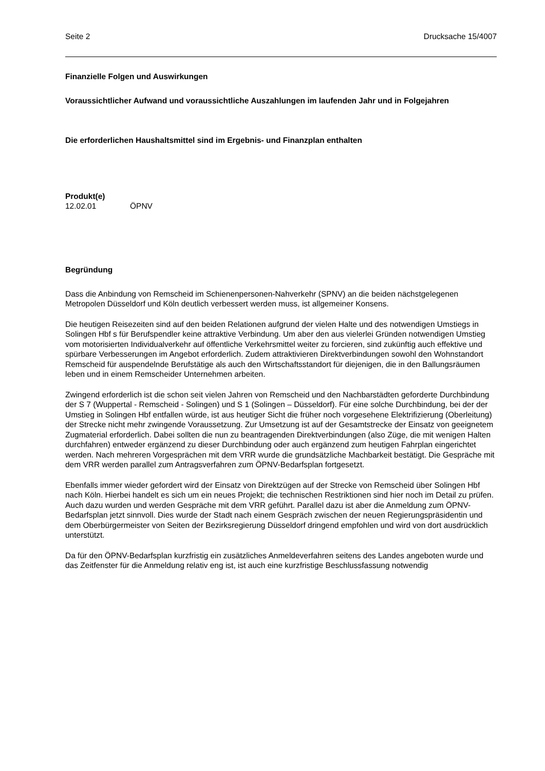Seite 2 Drucksache 15/4007
Finanzielle Folgen und Auswirkungen
Voraussichtlicher Aufwand und voraussichtliche Auszahlungen im laufenden Jahr und in Folgejahren
Die erforderlichen Haushaltsmittel sind im Ergebnis- und Finanzplan enthalten
Produkt(e)
12.02.01 ÖPNV
Begründung
Dass die Anbindung von Remscheid im Schienenpersonen-Nahverkehr (SPNV) an die beiden nächstgelegenen Metropolen Düsseldorf und Köln deutlich verbessert werden muss, ist allgemeiner Konsens.
Die heutigen Reisezeiten sind auf den beiden Relationen aufgrund der vielen Halte und des notwendigen Umstiegs in Solingen Hbf s für Berufspendler keine attraktive Verbindung. Um aber den aus vielerlei Gründen notwendigen Umstieg vom motorisierten Individualverkehr auf öffentliche Verkehrsmittel weiter zu forcieren, sind zukünftig auch effektive und spürbare Verbesserungen im Angebot erforderlich. Zudem attraktivieren Direktverbindungen sowohl den Wohnstandort Remscheid für auspendelnde Berufstätige als auch den Wirtschaftsstandort für diejenigen, die in den Ballungsräumen leben und in einem Remscheider Unternehmen arbeiten.
Zwingend erforderlich ist die schon seit vielen Jahren von Remscheid und den Nachbarstädten geforderte Durchbindung der S 7 (Wuppertal - Remscheid - Solingen) und S 1 (Solingen – Düsseldorf). Für eine solche Durchbindung, bei der der Umstieg in Solingen Hbf entfallen würde, ist aus heutiger Sicht die früher noch vorgesehene Elektrifizierung (Oberleitung) der Strecke nicht mehr zwingende Voraussetzung. Zur Umsetzung ist auf der Gesamtstrecke der Einsatz von geeignetem Zugmaterial erforderlich. Dabei sollten die nun zu beantragenden Direktverbindungen (also Züge, die mit wenigen Halten durchfahren) entweder ergänzend zu dieser Durchbindung oder auch ergänzend zum heutigen Fahrplan eingerichtet werden. Nach mehreren Vorgesprächen mit dem VRR wurde die grundsätzliche Machbarkeit bestätigt. Die Gespräche mit dem VRR werden parallel zum Antragsverfahren zum ÖPNV-Bedarfsplan fortgesetzt.
Ebenfalls immer wieder gefordert wird der Einsatz von Direktzügen auf der Strecke von Remscheid über Solingen Hbf nach Köln. Hierbei handelt es sich um ein neues Projekt; die technischen Restriktionen sind hier noch im Detail zu prüfen. Auch dazu wurden und werden Gespräche mit dem VRR geführt. Parallel dazu ist aber die Anmeldung zum ÖPNV-Bedarfsplan jetzt sinnvoll. Dies wurde der Stadt nach einem Gespräch zwischen der neuen Regierungspräsidentin und dem Oberbürgermeister von Seiten der Bezirksregierung Düsseldorf dringend empfohlen und wird von dort ausdrücklich unterstützt.
Da für den ÖPNV-Bedarfsplan kurzfristig ein zusätzliches Anmeldeverfahren seitens des Landes angeboten wurde und das Zeitfenster für die Anmeldung relativ eng ist, ist auch eine kurzfristige Beschlussfassung notwendig